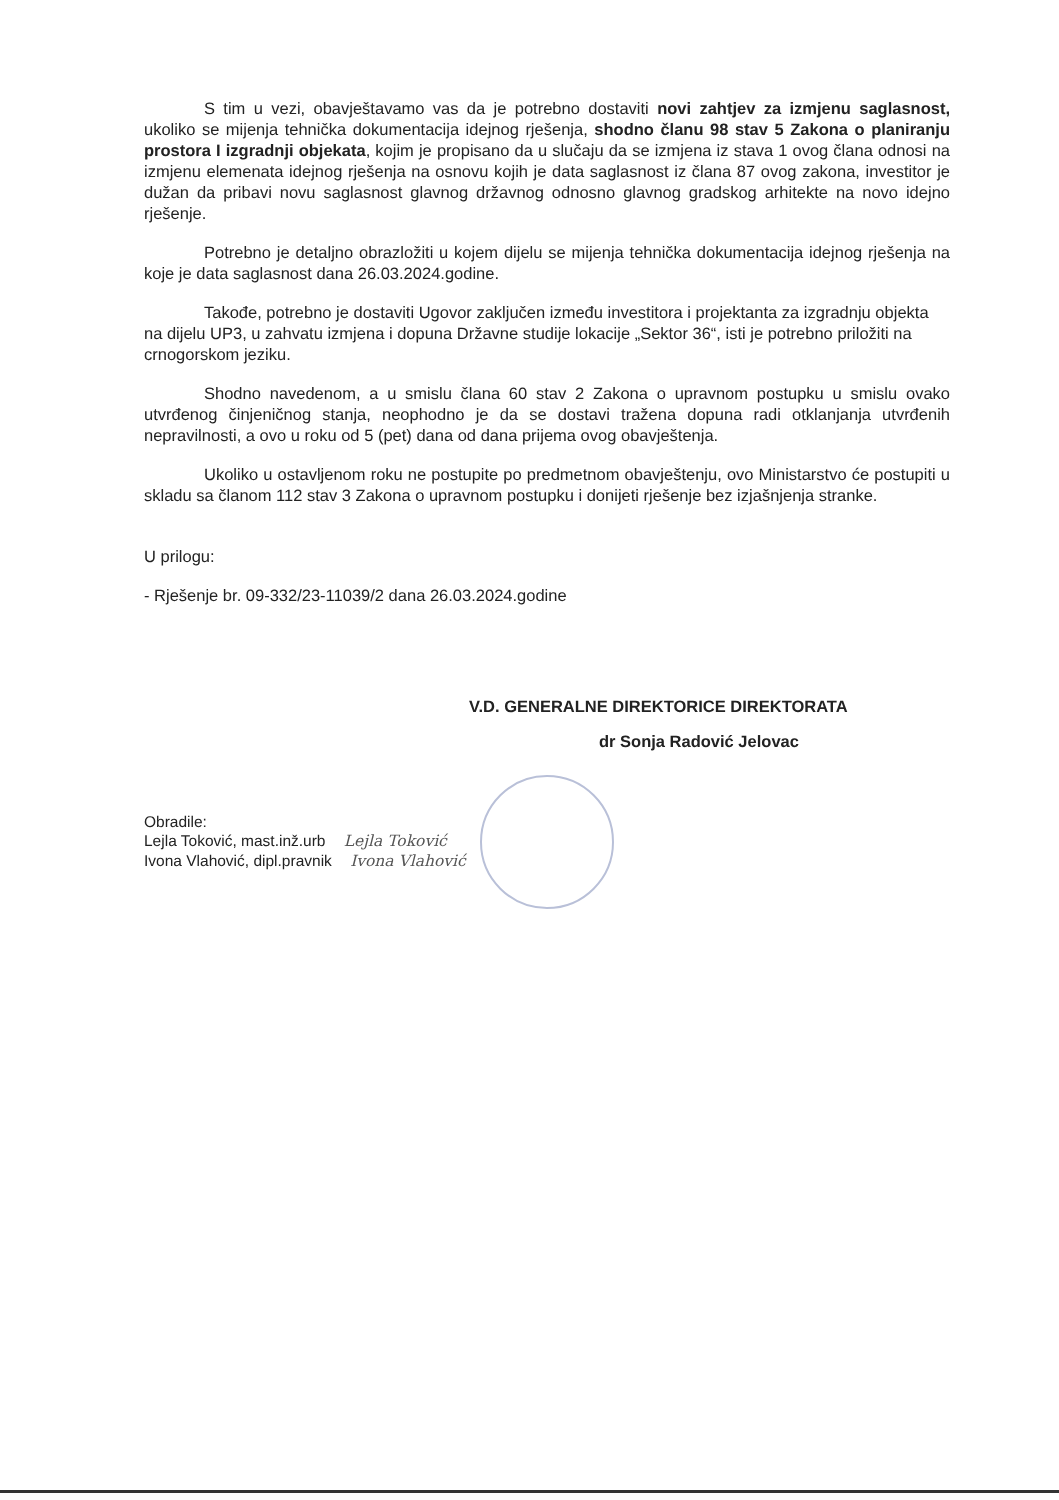S tim u vezi, obavještavamo vas da je potrebno dostaviti novi zahtjev za izmjenu saglasnost, ukoliko se mijenja tehnička dokumentacija idejnog rješenja, shodno članu 98 stav 5 Zakona o planiranju prostora I izgradnji objekata, kojim je propisano da u slučaju da se izmjena iz stava 1 ovog člana odnosi na izmjenu elemenata idejnog rješenja na osnovu kojih je data saglasnost iz člana 87 ovog zakona, investitor je dužan da pribavi novu saglasnost glavnog državnog odnosno glavnog gradskog arhitekte na novo idejno rješenje.
Potrebno je detaljno obrazložiti u kojem dijelu se mijenja tehnička dokumentacija idejnog rješenja na koje je data saglasnost dana 26.03.2024.godine.
Takođe, potrebno je dostaviti Ugovor zaključen između investitora i projektanta za izgradnju objekta na dijelu UP3, u zahvatu izmjena i dopuna Državne studije lokacije „Sektor 36“, isti je potrebno priložiti na crnogorskom jeziku.
Shodno navedenom, a u smislu člana 60 stav 2 Zakona o upravnom postupku u smislu ovako utvrđenog činjeničnog stanja, neophodno je da se dostavi tražena dopuna radi otklanjanja utvrđenih nepravilnosti, a ovo u roku od 5 (pet) dana od dana prijema ovog obavještenja.
Ukoliko u ostavljenom roku ne postupite po predmetnom obavještenju, ovo Ministarstvo će postupiti u skladu sa članom 112 stav 3 Zakona o upravnom postupku i donijeti rješenje bez izjašnjenja stranke.
U prilogu:
- Rješenje br. 09-332/23-11039/2 dana 26.03.2024.godine
V.D. GENERALNE DIREKTORICE DIREKTORATA
dr Sonja Radović Jelovac
Obradile:
Lejla Toković, mast.inž.urb Lejla Toković
Ivona Vlahović, dipl.pravnik Ivona Vlahović